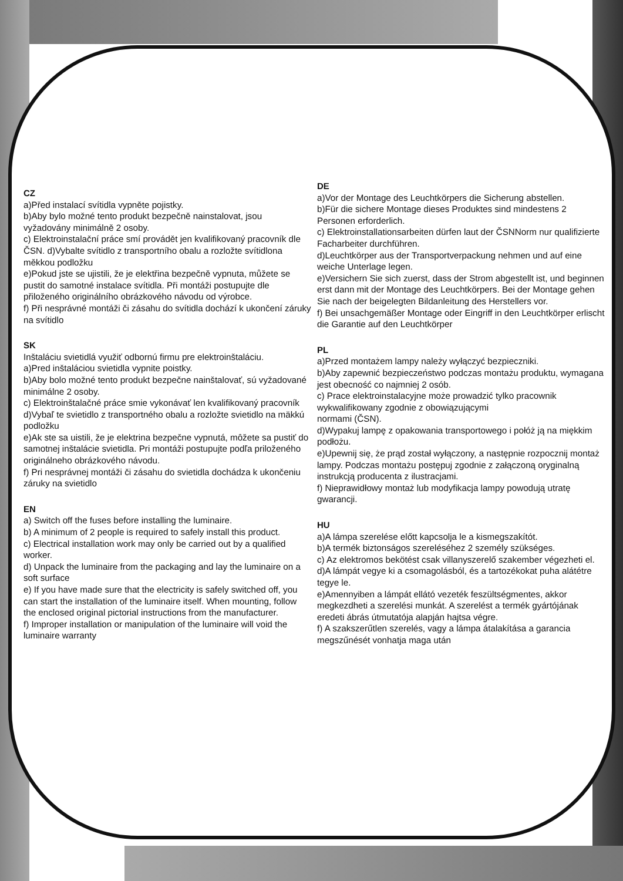CZ
a)Před instalací svítidla vypněte pojistky.
b)Aby bylo možné tento produkt bezpečně nainstalovat, jsou vyžadovány minimálně 2 osoby.
c) Elektroinstalační práce smí provádět jen kvalifikovaný pracovník dle ČSN. d)Vybalte svítidlo z transportního obalu a rozložte svítidlona měkkou podložku
e)Pokud jste se ujistili, že je elektřina bezpečně vypnuta, můžete se pustit do samotné instalace svítidla. Při montáži postupujte dle přiloženého originálního obrázkového návodu od výrobce.
f) Při nesprávné montáži či zásahu do svítidla dochází k ukončení záruky na svítidlo
SK
Inštaláciu svietidlá využiť odbornú firmu pre elektroinštaláciu.
a)Pred inštaláciou svietidla vypnite poistky.
b)Aby bolo možné tento produkt bezpečne nainštalovať, sú vyžadované minimálne 2 osoby.
c) Elektroinštalačné práce smie vykonávať len kvalifikovaný pracovník
d)Vybaľ te svietidlo z transportného obalu a rozložte svietidlo na mäkkú podložku
e)Ak ste sa uistili, že je elektrina bezpečne vypnutá, môžete sa pustiť do samotnej inštalácie svietidla. Pri montáži postupujte podľa priloženého originálneho obrázkového návodu.
f) Pri nesprávnej montáži či zásahu do svietidla dochádza k ukončeniu záruky na svietidlo
EN
a) Switch off the fuses before installing the luminaire.
b) A minimum of 2 people is required to safely install this product.
c) Electrical installation work may only be carried out by a qualified worker.
d) Unpack the luminaire from the packaging and lay the luminaire on a soft surface
e) If you have made sure that the electricity is safely switched off, you can start the installation of the luminaire itself. When mounting, follow the enclosed original pictorial instructions from the manufacturer.
f) Improper installation or manipulation of the luminaire will void the luminaire warranty
DE
a)Vor der Montage des Leuchtkörpers die Sicherung abstellen.
b)Für die sichere Montage dieses Produktes sind mindestens 2 Personen erforderlich.
c) Elektroinstallationsarbeiten dürfen laut der ČSNNorm nur qualifizierte Facharbeiter durchführen.
d)Leuchtkörper aus der Transportverpackung nehmen und auf eine weiche Unterlage legen.
e)Versichern Sie sich zuerst, dass der Strom abgestellt ist, und beginnen erst dann mit der Montage des Leuchtkörpers. Bei der Montage gehen Sie nach der beigelegten Bildanleitung des Herstellers vor.
f) Bei unsachgemäßer Montage oder Eingriff in den Leuchtkörper erlischt die Garantie auf den Leuchtkörper
PL
a)Przed montażem lampy należy wyłączyć bezpieczniki.
b)Aby zapewnić bezpieczeństwo podczas montażu produktu, wymagana jest obecność co najmniej 2 osób.
c) Prace elektroinstalacyjne może prowadzić tylko pracownik wykwalifikowany zgodnie z obowiązującymi
normami (ČSN).
d)Wypakuj lampę z opakowania transportowego i połóż ją na miękkim podłożu.
e)Upewnij się, że prąd został wyłączony, a następnie rozpocznij montaż lampy. Podczas montażu postępuj zgodnie z załączoną oryginalną instrukcją producenta z ilustracjami.
f) Nieprawidłowy montaż lub modyfikacja lampy powodują utratę gwarancji.
HU
a)A lámpa szerelése előtt kapcsolja le a kismegszakítót.
b)A termék biztonságos szereléséhez 2 személy szükséges.
c) Az elektromos bekötést csak villanyszerelő szakember végezheti el.
d)A lámpát vegye ki a csomagolásból, és a tartozékokat puha alátétre tegye le.
e)Amennyiben a lámpát ellátó vezeték feszültségmentes, akkor megkezdheti a szerelési munkát. A szerelést a termék gyártójának eredeti ábrás útmutatója alapján hajtsa végre.
f) A szakszerűtlen szerelés, vagy a lámpa átalakítása a garancia megszűnését vonhatja maga után